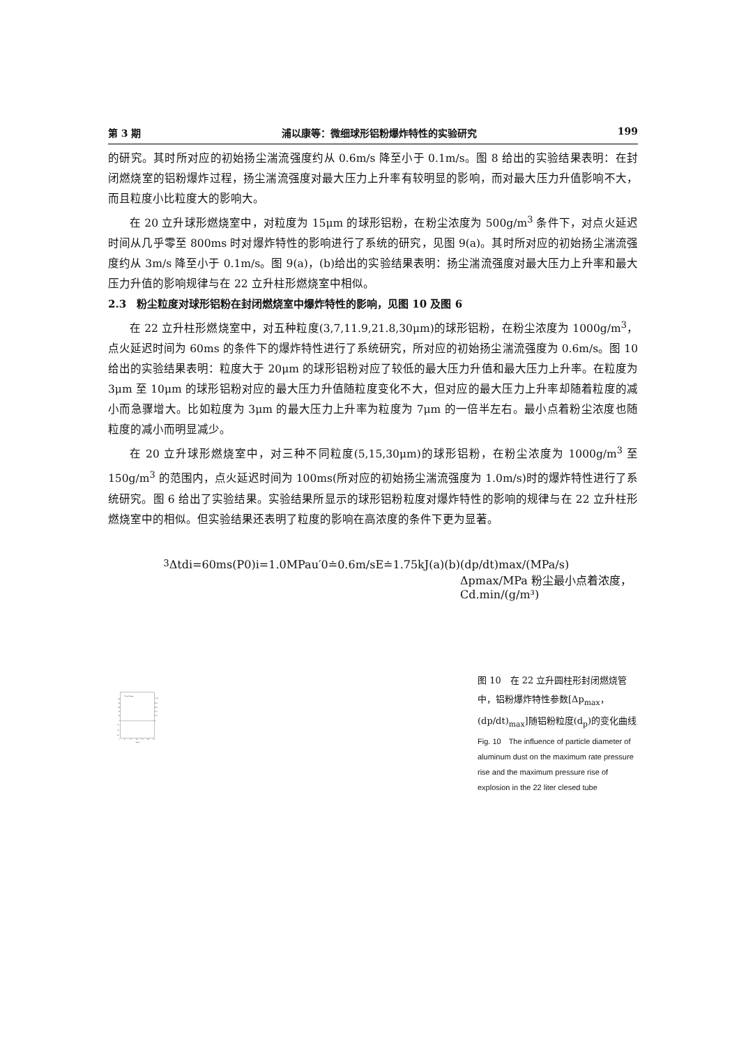第 3 期 浦以康等：微细球形铝粉爆炸特性的实验研究 199
的研究。其时所对应的初始扬尘湍流强度约从 0.6m/s 降至小于 0.1m/s。图 8 给出的实验结果表明：在封闭燃烧室的铝粉爆炸过程，扬尘湍流强度对最大压力上升率有较明显的影响，而对最大压力升值影响不大，而且粒度小比粒度大的影响大。
在 20 立升球形燃烧室中，对粒度为 15μm 的球形铝粉，在粉尘浓度为 500g/m<sup>3</sup> 条件下，对点火延迟时间从几乎零至 800ms 时对爆炸特性的影响进行了系统的研究，见图 9(a)。其时所对应的初始扬尘湍流强度约从 3m/s 降至小于 0.1m/s。图 9(a)，(b)给出的实验结果表明：扬尘湍流强度对最大压力上升率和最大压力升值的影响规律与在 22 立升柱形燃烧室中相似。
2.3　粉尘粒度对球形铝粉在封闭燃烧室中爆炸特性的影响，见图 10 及图 6
在 22 立升柱形燃烧室中，对五种粒度(3,7,11.9,21.8,30μm)的球形铝粉，在粉尘浓度为 1000g/m<sup>3</sup>，点火延迟时间为 60ms 的条件下的爆炸特性进行了系统研究，所对应的初始扬尘湍流强度为 0.6m/s。图 10 给出的实验结果表明：粒度大于 20μm 的球形铝粉对应了较低的最大压力升值和最大压力上升率。在粒度为 3μm 至 10μm 的球形铝粉对应的最大压力升值随粒度变化不大，但对应的最大压力上升率却随着粒度的减小而急骤增大。比如粒度为 3μm 的最大压力上升率为粒度为 7μm 的一倍半左右。最小点着粉尘浓度也随粒度的减小而明显减少。
在 20 立升球形燃烧室中，对三种不同粒度(5,15,30μm)的球形铝粉，在粉尘浓度为 1000g/m<sup>3</sup> 至 150g/m<sup>3</sup> 的范围内，点火延迟时间为 100ms(所对应的初始扬尘湍流强度为 1.0m/s)时的爆炸特性进行了系统研究。图 6 给出了实验结果。实验结果所显示的球形铝粉粒度对爆炸特性的影响的规律与在 22 立升柱形燃烧室中的相似。但实验结果还表明了粒度的影响在高浓度的条件下更为显著。
100
80
60
40
20
0
0.9
0.7
0.5
1000
800
600
400
200
0
0
5
10
15
20
25
30
dp/μm
Cd=1000g/m3
Δtdi=60ms
(P0)i=1.0MPa
u′0≐0.6m/s
E≐1.75kJ
(a)
(b)
(dp/dt)max/(MPa/s)
Δpmax/MPa
粉尘最小点着浓度，Cd.min/(g/m³)
图 10　在 22 立升圆柱形封闭燃烧管中，铝粉爆炸特性参数[Δp<sub>max</sub>，(dp/dt)<sub>max</sub>]随铝粉粒度(d<sub>p</sub>)的变化曲线
Fig. 10　The influence of particle diameter of aluminum dust on the maximum rate pressure rise and the maximum pressure rise of explosion in the 22 liter clesed tube